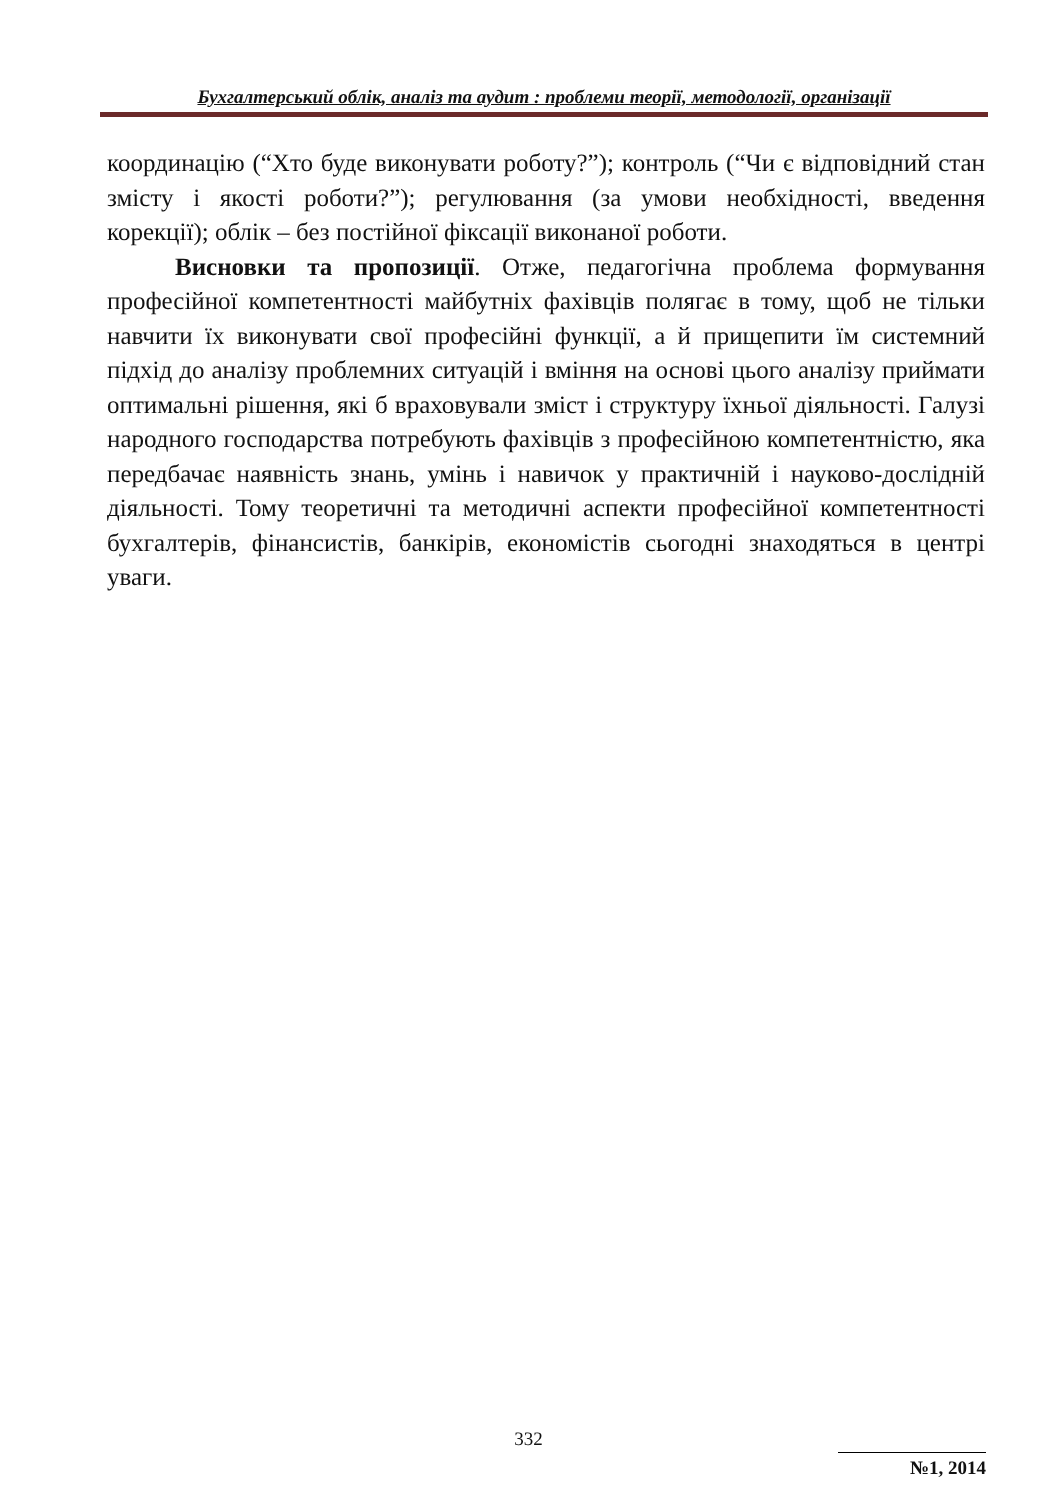Бухгалтерський облік, аналіз та аудит : проблеми теорії, методології, організації
координацію (“Хто буде виконувати роботу?”); контроль (“Чи є відповідний стан змісту і якості роботи?”); регулювання (за умови необхідності, введення корекції); облік – без постійної фіксації виконаної роботи.
Висновки та пропозиції. Отже, педагогічна проблема формування професійної компетентності майбутніх фахівців полягає в тому, щоб не тільки навчити їх виконувати свої професійні функції, а й прищепити їм системний підхід до аналізу проблемних ситуацій і вміння на основі цього аналізу приймати оптимальні рішення, які б враховували зміст і структуру їхньої діяльності. Галузі народного господарства потребують фахівців з професійною компетентністю, яка передбачає наявність знань, умінь і навичок у практичній і науково-дослідній діяльності. Тому теоретичні та методичні аспекти професійної компетентності бухгалтерів, фінансистів, банкірів, економістів сьогодні знаходяться в центрі уваги.
332
№1, 2014